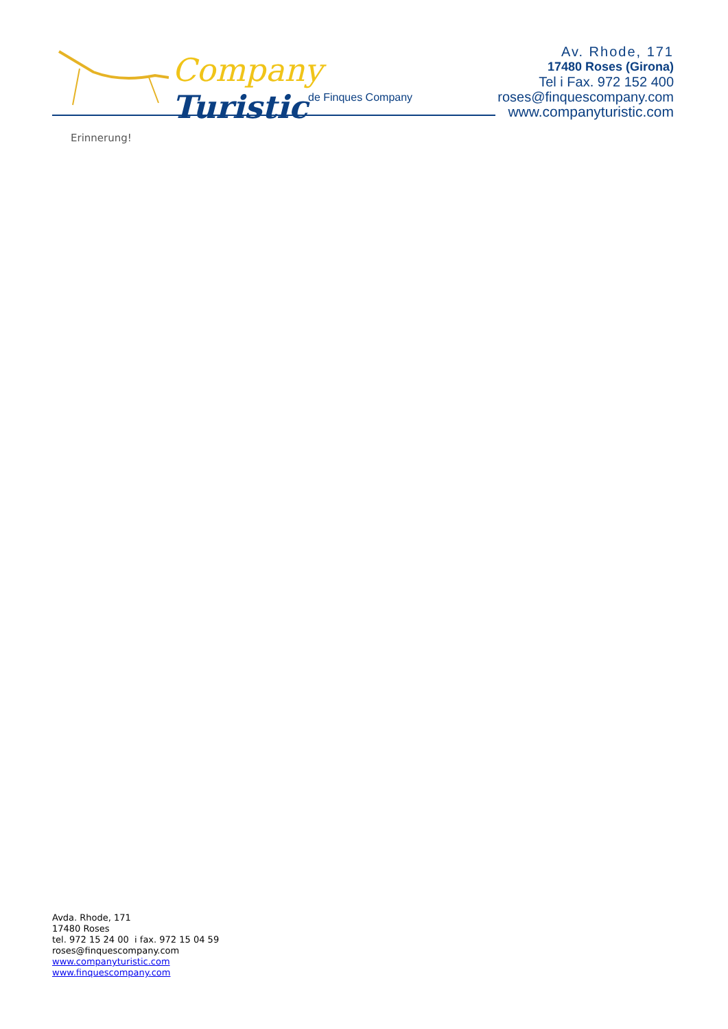Company Turistic
de Finques Company
Av. Rhode, 171
17480 Roses (Girona)
Tel i Fax. 972 152 400
roses@finquescompany.com
www.companyturistic.com
Erinnerung!
Avda. Rhode, 171
17480 Roses
tel. 972 15 24 00 i fax. 972 15 04 59
roses@finquescompany.com
www.companyturistic.com
www.finquescompany.com